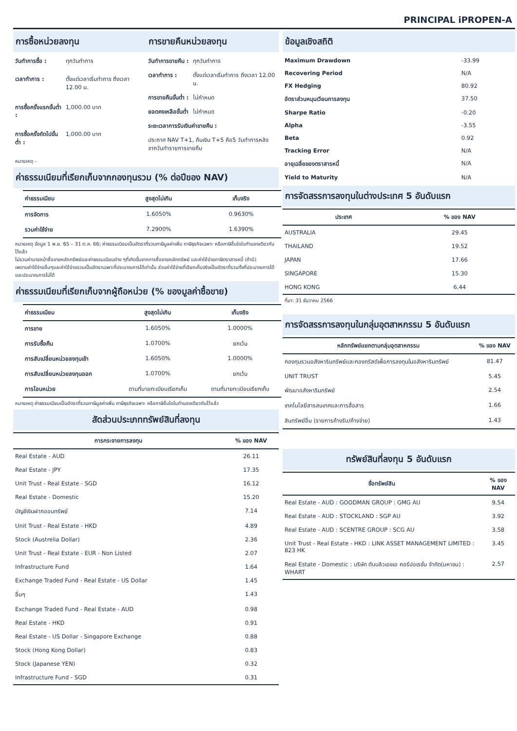PRINCIPAL iPROPEN-A
การซื้อหน่วยลงทุน การขายคืนหน่วยลงทุน
| วันทำการซื้อ : | ทุกวันทำการ |
| เวลาทำการ : | ตั้งแต่เวลาเริ่มทำการ ถึงเวลา 12.00 น. |
| การซื้อครั้งแรกขั้นต่ำ : | 1,000.00 บาท |
| การซื้อครั้งถัดไปขั้นต่ำ : | 1,000.00 บาท |
| วันทำการขายคืน : | ทุกวันทำการ |
| เวลาทำการ : | ตั้งแต่เวลาเริ่มทำการ ถึงเวลา 12.00 น. |
| การขายคืนขั้นต่ำ : | ไม่กำหนด |
| ยอดคงเหลือขั้นต่ำ | ไม่กำหนด |
| ระยะเวลาการรับเงินค่าขายคืน : | |
| ประกาศ NAV T+1, คืนเงิน T+5 คือ5 วันทำการหลังจากวันทำรายการขายคืน | |
หมายเหตุ -
ค่าธรรมเนียมที่เรียกเก็บจากกองทุนรวม (% ต่อปีของ NAV)
| ค่าธรรมเนียม | สูงสุดไม่เกิน | เก็บจริง |
| --- | --- | --- |
| การจัดการ | 1.6050% | 0.9630% |
| รวมค่าใช้จ่าย | 7.2900% | 1.6390% |
หมายเหตุ ข้อมูล 1 พ.ย. 65 – 31 ต.ค. 66; ค่าธรรมเนียมเป็นอัตราที่รวมภาษีมูลค่าเพิ่ม ภาษีธุรกิจเฉพาะ หรือภาษีอื่นใดในทำนองเดียวกันไว้แล้ว
ไม่รวมค่านายหน้าซื้อขายหลักทรัพย์และค่าธรรมเนียมต่าง ๆที่เกิดขึ้นจากการซื้อขายหลักทรัพย์ และค่าใช้จ่ายภาษีตราสารหนี้ (ถ้ามี)
เพดานค่าใช้จ่ายอื่นๆและค่าใช้จ่ายรวมเป็นอัตราเฉพาะที่ประมาณการได้เท่านั้น ส่วนค่าใช้จ่ายที่เรียกเก็บจริงเป็นอัตราที่รวมทั้งที่ประมาณการได้และประมาณการไม่ได้
ค่าธรรมเนียมที่เรียกเก็บจากผู้ถือหน่วย (% ของมูลค่าซื้อขาย)
| ค่าธรรมเนียม | สูงสุดไม่เกิน | เก็บจริง |
| --- | --- | --- |
| การขาย | 1.6050% | 1.0000% |
| การรับซื้อคืน | 1.0700% | ยกเว้น |
| การสับเปลี่ยนหน่วยลงทุนเข้า | 1.6050% | 1.0000% |
| การสับเปลี่ยนหน่วยลงทุนออก | 1.0700% | ยกเว้น |
| การโอนหน่วย | ตามที่นายทะเบียนเรียกเก็บ | ตามที่นายทะเบียนเรียกเก็บ |
หมายเหตุ ค่าธรรมเนียมเป็นอัตราที่รวมภาษีมูลค่าเพิ่ม ภาษีธุรกิจเฉพาะ หรือภาษีอื่นใดในทำนองเดียวกันไว้แล้ว
สัดส่วนประเภททรัพย์สินที่ลงทุน
| การกระจายการลงทุน | % ของ NAV |
| --- | --- |
| Real Estate - AUD | 26.11 |
| Real Estate - JPY | 17.35 |
| Unit Trust - Real Estate - SGD | 16.12 |
| Real Estate - Domestic | 15.20 |
| บัญชีเงินฝากออมทรัพย์ | 7.14 |
| Unit Trust - Real Estate - HKD | 4.89 |
| Stock (Austrelia Dollar) | 2.36 |
| Unit Trust - Real Estate - EUR - Non Listed | 2.07 |
| Infrastructure Fund | 1.64 |
| Exchange Traded Fund - Real Estate - US Dollar | 1.45 |
| อื่นๆ | 1.43 |
| Exchange Traded Fund - Real Estate - AUD | 0.98 |
| Real Estate - HKD | 0.91 |
| Real Estate - US Dollar - Singapore Exchange | 0.88 |
| Stock (Hong Kong Dollar) | 0.83 |
| Stock (Japanese YEN) | 0.32 |
| Infrastructure Fund - SGD | 0.31 |
ข้อมูลเชิงสถิติ
| Maximum Drawdown | -33.99 |
| Recovering Period | N/A |
| FX Hedging | 80.92 |
| อัตราส่วนหมุนเวียนการลงทุน | 37.50 |
| Sharpe Ratio | -0.20 |
| Alpha | -3.55 |
| Beta | 0.92 |
| Tracking Error | N/A |
| อายุเฉลี่ยของตราสารหนี้ | N/A |
| Yield to Maturity | N/A |
การจัดสรรการลงทุนในต่างประเทศ 5 อันดับแรก
| ประเทศ | % ของ NAV |
| --- | --- |
| AUSTRALIA | 29.45 |
| THAILAND | 19.52 |
| JAPAN | 17.66 |
| SINGAPORE | 15.30 |
| HONG KONG | 6.44 |
ที่มา: 31 ธันวาคม 2566
การจัดสรรการลงทุนในกลุ่มอุตสาหกรรม 5 อันดับแรก
| หลักทรัพย์แยกตามกลุ่มอุตสาหกรรม | % ของ NAV |
| --- | --- |
| กองทุนรวมอสังหาริมทรัพย์และกองทรัสต์เพื่อการลงทุนในอสังหาริมทรัพย์ | 81.47 |
| UNIT TRUST | 5.45 |
| พัฒนาอสังหาริมทรัพย์ | 2.54 |
| เทคโนโลยีสารสนเทศและการสื่อสาร | 1.66 |
| สินทรัพย์อื่น (รายการค้างรับ/ค้างจ่าย) | 1.43 |
ทรัพย์สินที่ลงทุน 5 อันดับแรก
| ชื่อทรัพย์สิน | % ของ NAV |
| --- | --- |
| Real Estate - AUD : GOODMAN GROUP : GMG AU | 9.54 |
| Real Estate - AUD : STOCKLAND : SGP AU | 3.92 |
| Real Estate - AUD : SCENTRE GROUP : SCG AU | 3.58 |
| Unit Trust - Real Estate - HKD : LINK ASSET MANAGEMENT LIMITED : 823 HK | 3.45 |
| Real Estate - Domestic : บริษัท ดับบลิวเอชเอ คอร์ปอเรชั่น จำกัด(มหาชน) : WHART | 2.57 |